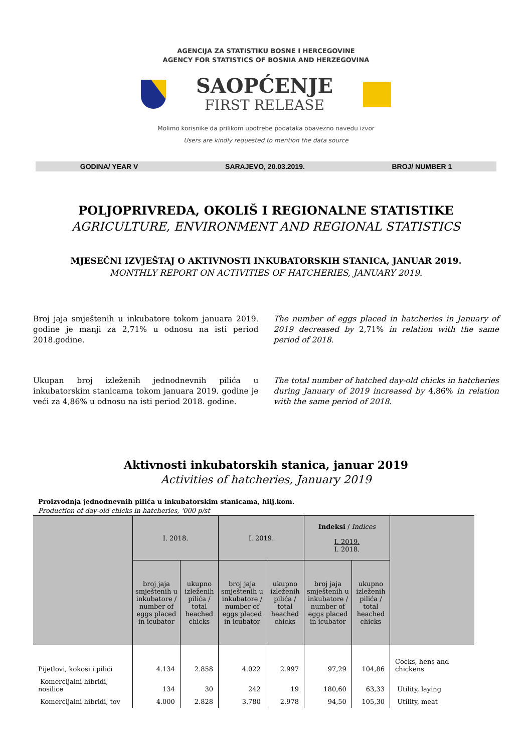AGENCIJA ZA STATISTIKU BOSNE I HERCEGOVINE
AGENCY FOR STATISTICS OF BOSNIA AND HERZEGOVINA
SAOPĆENJE
FIRST RELEASE
Molimo korisnike da prilikom upotrebe podataka obavezno navedu izvor
Users are kindly requested to mention the data source
GODINA/ YEAR V SARAJEVO, 20.03.2019. BROJ/ NUMBER 1
POLJOPRIVREDA, OKOLIŠ I REGIONALNE STATISTIKE
AGRICULTURE, ENVIRONMENT AND REGIONAL STATISTICS
MJESEČNI IZVJEŠTAJ O AKTIVNOSTI INKUBATORSKIH STANICA, JANUAR 2019.
MONTHLY REPORT ON ACTIVITIES OF HATCHERIES, JANUARY 2019.
Broj jaja smještenih u inkubatore tokom januara 2019. godine je manji za 2,71% u odnosu na isti period 2018.godine.
Ukupan broj izleženih jednodnevnih pilića u inkubatorskim stanicama tokom januara 2019. godine je veći za 4,86% u odnosu na isti period 2018. godine.
The number of eggs placed in hatcheries in January of 2019 decreased by 2,71% in relation with the same period of 2018.
The total number of hatched day-old chicks in hatcheries during January of 2019 increased by 4,86% in relation with the same period of 2018.
Aktivnosti inkubatorskih stanica, januar 2019
Activities of hatcheries, January 2019
Proizvodnja jednodnevnih pilića u inkubatorskim stanicama, hilj.kom.
Production of day-old chicks in hatcheries, '000 p/st
| | I. 2018. | | I. 2019. | | Indeksi / Indices I. 2019. I. 2018. | | |
| --- | --- | --- | --- | --- | --- | --- | --- |
| | broj jaja smještenih u inkubatore / number of eggs placed in icubator | ukupno izleženih pilića / total heached chicks | broj jaja smještenih u inkubatore / number of eggs placed in icubator | ukupno izleženih pilića / total heached chicks | broj jaja smještenih u inkubatore / number of eggs placed in icubator | ukupno izleženih pilića / total heached chicks | |
| Pijetlovi, kokoši i pilići | 4.134 | 2.858 | 4.022 | 2.997 | 97,29 | 104,86 | Cocks, hens and chickens |
| Komercijalni hibridi, nosilice | 134 | 30 | 242 | 19 | 180,60 | 63,33 | Utility, laying |
| Komercijalni hibridi, tov | 4.000 | 2.828 | 3.780 | 2.978 | 94,50 | 105,30 | Utility, meat |